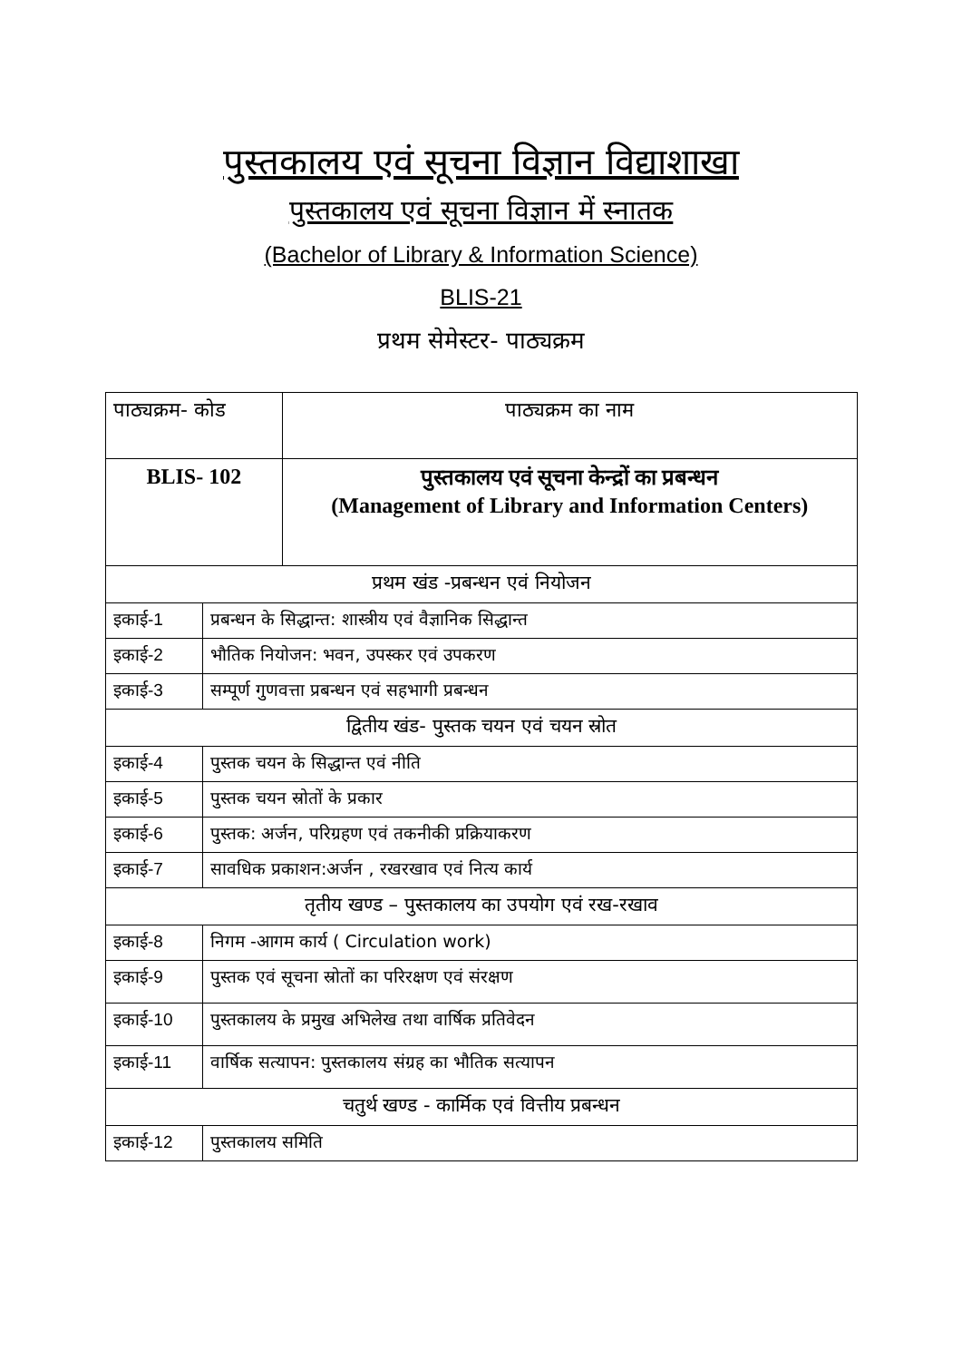पुस्तकालय एवं सूचना विज्ञान विद्याशाखा
पुस्तकालय एवं सूचना विज्ञान में स्नातक
(Bachelor of Library & Information Science)
BLIS-21
प्रथम सेमेस्टर- पाठ्यक्रम
| पाठ्यक्रम- कोड | | पाठ्यक्रम का नाम |
| BLIS- 102 | | पुस्तकालय एवं सूचना केन्द्रों का प्रबन्धन (Management of Library and Information Centers) |
| प्रथम खंड -प्रबन्धन एवं नियोजन | | |
| इकाई -1 | प्रबन्धन के सिद्धान्त: शास्त्रीय एवं वैज्ञानिक सिद्धान्त | |
| इकाई -2 | भौतिक नियोजन: भवन, उपस्कर एवं उपकरण | |
| इकाई -3 | सम्पूर्ण गुणवत्ता प्रबन्धन एवं सहभागी प्रबन्धन | |
| द्वितीय खंड- पुस्तक चयन एवं चयन स्रोत | | |
| इकाई -4 | पुस्तक चयन के सिद्धान्त एवं नीति | |
| इकाई -5 | पुस्तक चयन स्रोतों के प्रकार | |
| इकाई -6 | पुस्तक: अर्जन, परिग्रहण एवं तकनीकी प्रक्रियाकरण | |
| इकाई -7 | सावधिक प्रकाशन:अर्जन , रखरखाव एवं नित्य कार्य | |
| तृतीय खण्ड – पुस्तकालय का उपयोग एवं रख-रखाव | | |
| इकाई -8 | निगम -आगम कार्य ( Circulation work) | |
| इकाई -9 | पुस्तक एवं सूचना स्रोतों का परिरक्षण एवं संरक्षण | |
| इकाई -10 | पुस्तकालय के प्रमुख अभिलेख तथा वार्षिक प्रतिवेदन | |
| इकाई -11 | वार्षिक सत्यापन: पुस्तकालय संग्रह का भौतिक सत्यापन | |
| चतुर्थ खण्ड - कार्मिक एवं वित्तीय प्रबन्धन | | |
| इकाई -12 | पुस्तकालय समिति | |